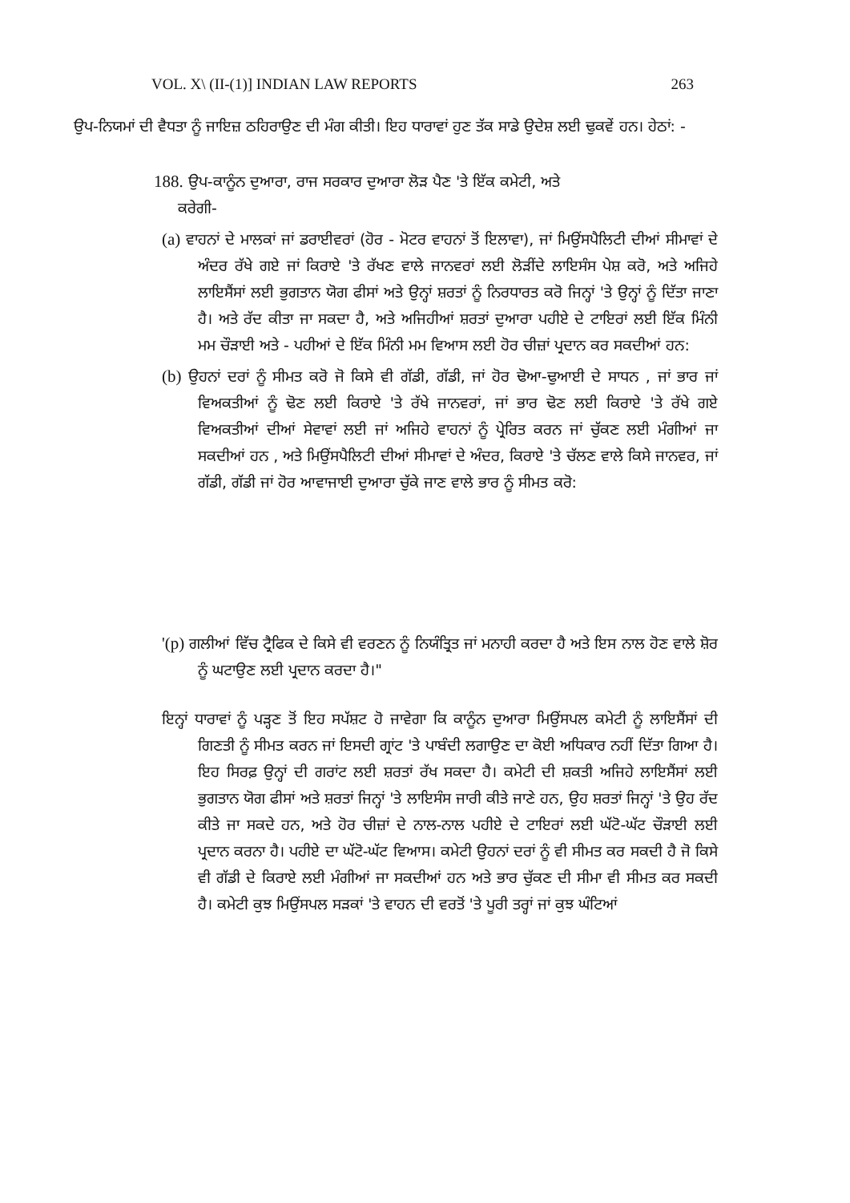VOL. X\ (II-(1)] INDIAN LAW REPORTS 263
ਉਪ-ਨਿਯਮਾਂ ਦੀ ਵੈਧਤਾ ਨੂੰ ਜਾਇਜ਼ ਠਹਿਰਾਉਣ ਦੀ ਮੰਗ ਕੀਤੀ। ਇਹ ਧਾਰਾਵਾਂ ਹੁਣ ਤੱਕ ਸਾਡੇ ਉਦੇਸ਼ ਲਈ ਢੁਕਵੇਂ ਹਨ। ਹੇਠਾਂ: -
188. ਉਪ-ਕਾਨੂੰਨ ਦੁਆਰਾ, ਰਾਜ ਸਰਕਾਰ ਦੁਆਰਾ ਲੋੜ ਪੈਣ 'ਤੇ ਇੱਕ ਕਮੇਟੀ, ਅਤੇ
ਕਰੇਗੀ-
(a) ਵਾਹਨਾਂ ਦੇ ਮਾਲਕਾਂ ਜਾਂ ਡਰਾਈਵਰਾਂ (ਹੋਰ - ਮੋਟਰ ਵਾਹਨਾਂ ਤੋਂ ਇਲਾਵਾ), ਜਾਂ ਮਿਉਂਸਪੈਲਿਟੀ ਦੀਆਂ ਸੀਮਾਵਾਂ ਦੇ ਅੰਦਰ ਰੱਖੇ ਗਏ ਜਾਂ ਕਿਰਾਏ 'ਤੇ ਰੱਖਣ ਵਾਲੇ ਜਾਨਵਰਾਂ ਲਈ ਲੋੜੀਂਦੇ ਲਾਇਸੰਸ ਪੇਸ਼ ਕਰੋ, ਅਤੇ ਅਜਿਹੇ ਲਾਇਸੈਂਸਾਂ ਲਈ ਭੁਗਤਾਨ ਯੋਗ ਫੀਸਾਂ ਅਤੇ ਉਨ੍ਹਾਂ ਸ਼ਰਤਾਂ ਨੂੰ ਨਿਰਧਾਰਤ ਕਰੋ ਜਿਨ੍ਹਾਂ 'ਤੇ ਉਨ੍ਹਾਂ ਨੂੰ ਦਿੱਤਾ ਜਾਣਾ ਹੈ। ਅਤੇ ਰੱਦ ਕੀਤਾ ਜਾ ਸਕਦਾ ਹੈ, ਅਤੇ ਅਜਿਹੀਆਂ ਸ਼ਰਤਾਂ ਦੁਆਰਾ ਪਹੀਏ ਦੇ ਟਾਇਰਾਂ ਲਈ ਇੱਕ ਮਿੰਨੀ ਮਮ ਚੌੜਾਈ ਅਤੇ - ਪਹੀਆਂ ਦੇ ਇੱਕ ਮਿੰਨੀ ਮਮ ਵਿਆਸ ਲਈ ਹੋਰ ਚੀਜ਼ਾਂ ਪ੍ਰਦਾਨ ਕਰ ਸਕਦੀਆਂ ਹਨ:
(b) ਉਹਨਾਂ ਦਰਾਂ ਨੂੰ ਸੀਮਤ ਕਰੋ ਜੋ ਕਿਸੇ ਵੀ ਗੱਡੀ, ਗੱਡੀ, ਜਾਂ ਹੋਰ ਢੋਆ-ਢੁਆਈ ਦੇ ਸਾਧਨ , ਜਾਂ ਭਾਰ ਜਾਂ ਵਿਅਕਤੀਆਂ ਨੂੰ ਢੋਣ ਲਈ ਕਿਰਾਏ 'ਤੇ ਰੱਖੇ ਜਾਨਵਰਾਂ, ਜਾਂ ਭਾਰ ਢੋਣ ਲਈ ਕਿਰਾਏ 'ਤੇ ਰੱਖੇ ਗਏ ਵਿਅਕਤੀਆਂ ਦੀਆਂ ਸੇਵਾਵਾਂ ਲਈ ਜਾਂ ਅਜਿਹੇ ਵਾਹਨਾਂ ਨੂੰ ਪ੍ਰੇਰਿਤ ਕਰਨ ਜਾਂ ਚੁੱਕਣ ਲਈ ਮੰਗੀਆਂ ਜਾ ਸਕਦੀਆਂ ਹਨ , ਅਤੇ ਮਿਉਂਸਪੈਲਿਟੀ ਦੀਆਂ ਸੀਮਾਵਾਂ ਦੇ ਅੰਦਰ, ਕਿਰਾਏ 'ਤੇ ਚੱਲਣ ਵਾਲੇ ਕਿਸੇ ਜਾਨਵਰ, ਜਾਂ ਗੱਡੀ, ਗੱਡੀ ਜਾਂ ਹੋਰ ਆਵਾਜਾਈ ਦੁਆਰਾ ਚੁੱਕੇ ਜਾਣ ਵਾਲੇ ਭਾਰ ਨੂੰ ਸੀਮਤ ਕਰੋ:
'(p) ਗਲੀਆਂ ਵਿੱਚ ਟ੍ਰੈਫਿਕ ਦੇ ਕਿਸੇ ਵੀ ਵਰਣਨ ਨੂੰ ਨਿਯੰਤ੍ਰਿਤ ਜਾਂ ਮਨਾਹੀ ਕਰਦਾ ਹੈ ਅਤੇ ਇਸ ਨਾਲ ਹੋਣ ਵਾਲੇ ਸ਼ੋਰ ਨੂੰ ਘਟਾਉਣ ਲਈ ਪ੍ਰਦਾਨ ਕਰਦਾ ਹੈ।"
ਇਨ੍ਹਾਂ ਧਾਰਾਵਾਂ ਨੂੰ ਪੜ੍ਹਣ ਤੋਂ ਇਹ ਸਪੱਸ਼ਟ ਹੋ ਜਾਵੇਗਾ ਕਿ ਕਾਨੂੰਨ ਦੁਆਰਾ ਮਿਉਂਸਪਲ ਕਮੇਟੀ ਨੂੰ ਲਾਇਸੈਂਸਾਂ ਦੀ ਗਿਣਤੀ ਨੂੰ ਸੀਮਤ ਕਰਨ ਜਾਂ ਇਸਦੀ ਗ੍ਰਾਂਟ 'ਤੇ ਪਾਬੰਦੀ ਲਗਾਉਣ ਦਾ ਕੋਈ ਅਧਿਕਾਰ ਨਹੀਂ ਦਿੱਤਾ ਗਿਆ ਹੈ। ਇਹ ਸਿਰਫ਼ ਉਨ੍ਹਾਂ ਦੀ ਗਰਾਂਟ ਲਈ ਸ਼ਰਤਾਂ ਰੱਖ ਸਕਦਾ ਹੈ। ਕਮੇਟੀ ਦੀ ਸ਼ਕਤੀ ਅਜਿਹੇ ਲਾਇਸੈਂਸਾਂ ਲਈ ਭੁਗਤਾਨ ਯੋਗ ਫੀਸਾਂ ਅਤੇ ਸ਼ਰਤਾਂ ਜਿਨ੍ਹਾਂ 'ਤੇ ਲਾਇਸੰਸ ਜਾਰੀ ਕੀਤੇ ਜਾਣੇ ਹਨ, ਉਹ ਸ਼ਰਤਾਂ ਜਿਨ੍ਹਾਂ 'ਤੇ ਉਹ ਰੱਦ ਕੀਤੇ ਜਾ ਸਕਦੇ ਹਨ, ਅਤੇ ਹੋਰ ਚੀਜ਼ਾਂ ਦੇ ਨਾਲ-ਨਾਲ ਪਹੀਏ ਦੇ ਟਾਇਰਾਂ ਲਈ ਘੱਟੋ-ਘੱਟ ਚੌੜਾਈ ਲਈ ਪ੍ਰਦਾਨ ਕਰਨਾ ਹੈ। ਪਹੀਏ ਦਾ ਘੱਟੋ-ਘੱਟ ਵਿਆਸ। ਕਮੇਟੀ ਉਹਨਾਂ ਦਰਾਂ ਨੂੰ ਵੀ ਸੀਮਤ ਕਰ ਸਕਦੀ ਹੈ ਜੋ ਕਿਸੇ ਵੀ ਗੱਡੀ ਦੇ ਕਿਰਾਏ ਲਈ ਮੰਗੀਆਂ ਜਾ ਸਕਦੀਆਂ ਹਨ ਅਤੇ ਭਾਰ ਚੁੱਕਣ ਦੀ ਸੀਮਾ ਵੀ ਸੀਮਤ ਕਰ ਸਕਦੀ ਹੈ। ਕਮੇਟੀ ਕੁਝ ਮਿਉਂਸਪਲ ਸੜਕਾਂ 'ਤੇ ਵਾਹਨ ਦੀ ਵਰਤੋਂ 'ਤੇ ਪੂਰੀ ਤਰ੍ਹਾਂ ਜਾਂ ਕੁਝ ਘੰਟਿਆਂ